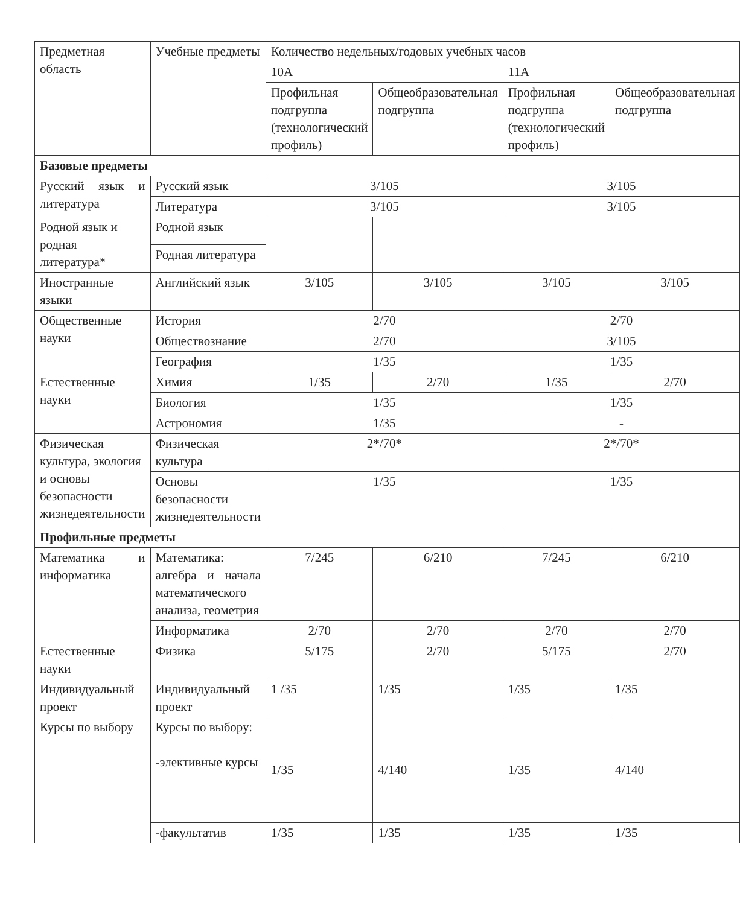| Предметная область | Учебные предметы | Количество недельных/годовых учебных часов | | | |
| --- | --- | --- | --- | --- | --- |
| | | 10А | | 11А | |
| | | Профильная подгруппа (технологический профиль) | Общеобразовательная подгруппа | Профильная подгруппа (технологический профиль) | Общеобразовательная подгруппа |
| Базовые предметы | | | | | |
| Русский язык и литература | Русский язык | 3/105 | | 3/105 | |
| | Литература | 3/105 | | 3/105 | |
| Родной язык и родная литература* | Родной язык | | | | |
| | Родная литература | | | | |
| Иностранные языки | Английский язык | 3/105 | 3/105 | 3/105 | 3/105 |
| Общественные науки | История | 2/70 | | 2/70 | |
| | Обществознание | 2/70 | | 3/105 | |
| | География | 1/35 | | 1/35 | |
| Естественные науки | Химия | 1/35 | 2/70 | 1/35 | 2/70 |
| | Биология | 1/35 | | 1/35 | |
| | Астрономия | 1/35 | | - | |
| Физическая культура, экология и основы безопасности жизнедеятельности | Физическая культура | 2*/70* | | 2*/70* | |
| | Основы безопасности жизнедеятельности | 1/35 | | 1/35 | |
| Профильные предметы | | | | | |
| Математика и информатика | Математика: алгебра и начала математического анализа, геометрия | 7/245 | 6/210 | 7/245 | 6/210 |
| | Информатика | 2/70 | 2/70 | 2/70 | 2/70 |
| Естественные науки | Физика | 5/175 | 2/70 | 5/175 | 2/70 |
| Индивидуальный проект | Индивидуальный проект | 1 /35 | 1/35 | 1/35 | 1/35 |
| Курсы по выбору | Курсы по выбору: -элективные курсы | 1/35 | 4/140 | 1/35 | 4/140 |
| | -факультатив | 1/35 | 1/35 | 1/35 | 1/35 |